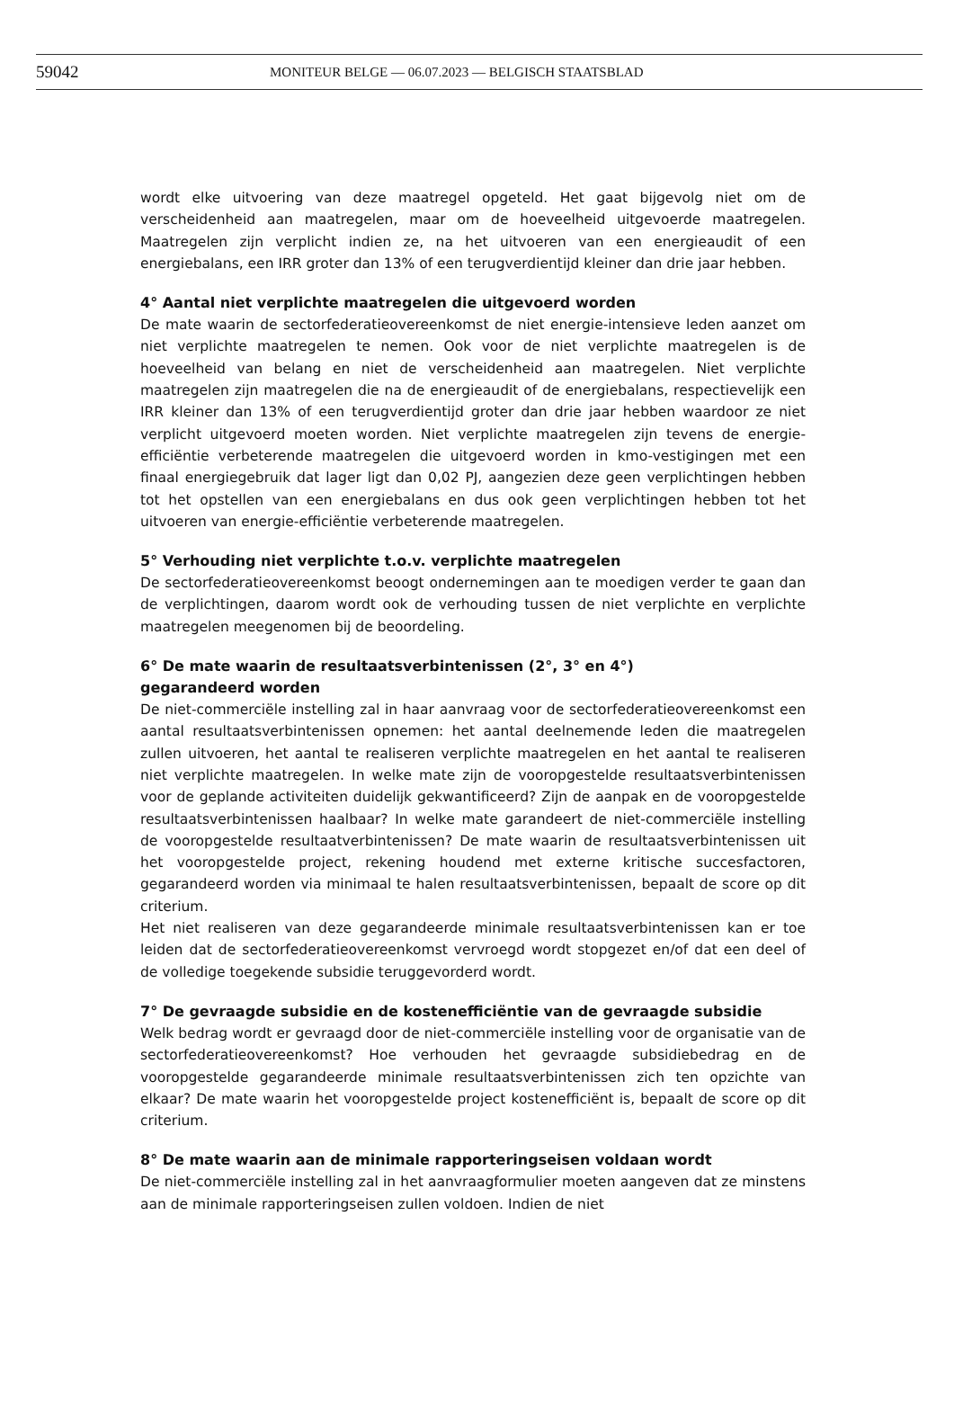59042 MONITEUR BELGE — 06.07.2023 — BELGISCH STAATSBLAD
wordt elke uitvoering van deze maatregel opgeteld. Het gaat bijgevolg niet om de verscheidenheid aan maatregelen, maar om de hoeveelheid uitgevoerde maatregelen. Maatregelen zijn verplicht indien ze, na het uitvoeren van een energieaudit of een energiebalans, een IRR groter dan 13% of een terugverdientijd kleiner dan drie jaar hebben.
4° Aantal niet verplichte maatregelen die uitgevoerd worden
De mate waarin de sectorfederatieovereenkomst de niet energie-intensieve leden aanzet om niet verplichte maatregelen te nemen. Ook voor de niet verplichte maatregelen is de hoeveelheid van belang en niet de verscheidenheid aan maatregelen. Niet verplichte maatregelen zijn maatregelen die na de energieaudit of de energiebalans, respectievelijk een IRR kleiner dan 13% of een terugverdientijd groter dan drie jaar hebben waardoor ze niet verplicht uitgevoerd moeten worden. Niet verplichte maatregelen zijn tevens de energie-efficiëntie verbeterende maatregelen die uitgevoerd worden in kmo-vestigingen met een finaal energiegebruik dat lager ligt dan 0,02 PJ, aangezien deze geen verplichtingen hebben tot het opstellen van een energiebalans en dus ook geen verplichtingen hebben tot het uitvoeren van energie-efficiëntie verbeterende maatregelen.
5° Verhouding niet verplichte t.o.v. verplichte maatregelen
De sectorfederatieovereenkomst beoogt ondernemingen aan te moedigen verder te gaan dan de verplichtingen, daarom wordt ook de verhouding tussen de niet verplichte en verplichte maatregelen meegenomen bij de beoordeling.
6° De mate waarin de resultaatsverbintenissen (2°, 3° en 4°)
gegarandeerd worden
De niet-commerciële instelling zal in haar aanvraag voor de sectorfederatieovereenkomst een aantal resultaatsverbintenissen opnemen: het aantal deelnemende leden die maatregelen zullen uitvoeren, het aantal te realiseren verplichte maatregelen en het aantal te realiseren niet verplichte maatregelen. In welke mate zijn de vooropgestelde resultaatsverbintenissen voor de geplande activiteiten duidelijk gekwantificeerd? Zijn de aanpak en de vooropgestelde resultaatsverbintenissen haalbaar? In welke mate garandeert de niet-commerciële instelling de vooropgestelde resultaatverbintenissen? De mate waarin de resultaatsverbintenissen uit het vooropgestelde project, rekening houdend met externe kritische succesfactoren, gegarandeerd worden via minimaal te halen resultaatsverbintenissen, bepaalt de score op dit criterium.
Het niet realiseren van deze gegarandeerde minimale resultaatsverbintenissen kan er toe leiden dat de sectorfederatieovereenkomst vervroegd wordt stopgezet en/of dat een deel of de volledige toegekende subsidie teruggevorderd wordt.
7° De gevraagde subsidie en de kostenefficiëntie van de gevraagde subsidie
Welk bedrag wordt er gevraagd door de niet-commerciële instelling voor de organisatie van de sectorfederatieovereenkomst? Hoe verhouden het gevraagde subsidiebedrag en de vooropgestelde gegarandeerde minimale resultaatsverbintenissen zich ten opzichte van elkaar? De mate waarin het vooropgestelde project kostenefficiënt is, bepaalt de score op dit criterium.
8° De mate waarin aan de minimale rapporteringseisen voldaan wordt
De niet-commerciële instelling zal in het aanvraagformulier moeten aangeven dat ze minstens aan de minimale rapporteringseisen zullen voldoen. Indien de niet